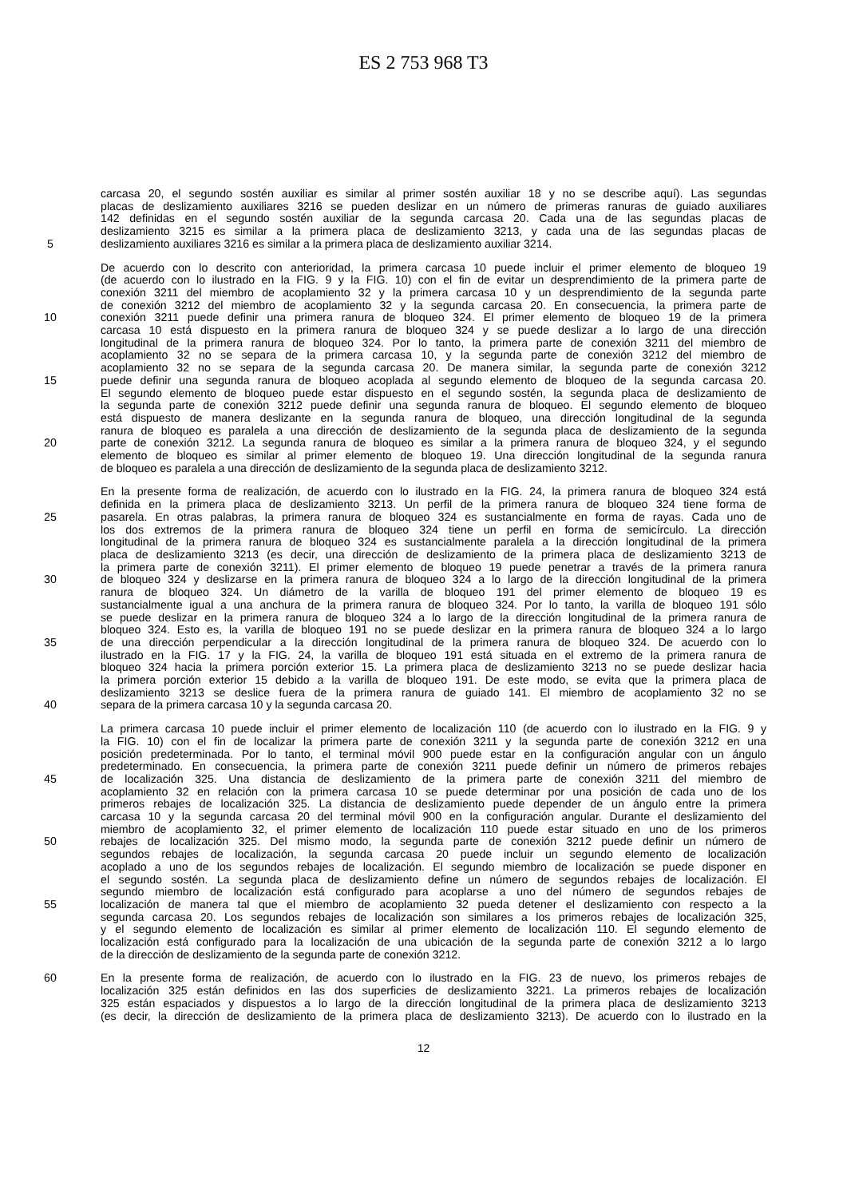ES 2 753 968 T3
carcasa 20, el segundo sostén auxiliar es similar al primer sostén auxiliar 18 y no se describe aquí). Las segundas
placas de deslizamiento auxiliares 3216 se pueden deslizar en un número de primeras ranuras de guiado auxiliares
142 definidas en el segundo sostén auxiliar de la segunda carcasa 20. Cada una de las segundas placas de
deslizamiento 3215 es similar a la primera placa de deslizamiento 3213, y cada una de las segundas placas de
5 deslizamiento auxiliares 3216 es similar a la primera placa de deslizamiento auxiliar 3214.
De acuerdo con lo descrito con anterioridad, la primera carcasa 10 puede incluir el primer elemento de bloqueo 19
(de acuerdo con lo ilustrado en la FIG. 9 y la FIG. 10) con el fin de evitar un desprendimiento de la primera parte de
conexión 3211 del miembro de acoplamiento 32 y la primera carcasa 10 y un desprendimiento de la segunda parte
de conexión 3212 del miembro de acoplamiento 32 y la segunda carcasa 20. En consecuencia, la primera parte de
10 conexión 3211 puede definir una primera ranura de bloqueo 324. El primer elemento de bloqueo 19 de la primera
carcasa 10 está dispuesto en la primera ranura de bloqueo 324 y se puede deslizar a lo largo de una dirección
longitudinal de la primera ranura de bloqueo 324. Por lo tanto, la primera parte de conexión 3211 del miembro de
acoplamiento 32 no se separa de la primera carcasa 10, y la segunda parte de conexión 3212 del miembro de
acoplamiento 32 no se separa de la segunda carcasa 20. De manera similar, la segunda parte de conexión 3212
15 puede definir una segunda ranura de bloqueo acoplada al segundo elemento de bloqueo de la segunda carcasa 20.
El segundo elemento de bloqueo puede estar dispuesto en el segundo sostén, la segunda placa de deslizamiento de
la segunda parte de conexión 3212 puede definir una segunda ranura de bloqueo. El segundo elemento de bloqueo
está dispuesto de manera deslizante en la segunda ranura de bloqueo, una dirección longitudinal de la segunda
ranura de bloqueo es paralela a una dirección de deslizamiento de la segunda placa de deslizamiento de la segunda
20 parte de conexión 3212. La segunda ranura de bloqueo es similar a la primera ranura de bloqueo 324, y el segundo
elemento de bloqueo es similar al primer elemento de bloqueo 19. Una dirección longitudinal de la segunda ranura
de bloqueo es paralela a una dirección de deslizamiento de la segunda placa de deslizamiento 3212.
En la presente forma de realización, de acuerdo con lo ilustrado en la FIG. 24, la primera ranura de bloqueo 324 está
definida en la primera placa de deslizamiento 3213. Un perfil de la primera ranura de bloqueo 324 tiene forma de
25 pasarela. En otras palabras, la primera ranura de bloqueo 324 es sustancialmente en forma de rayas. Cada uno de
los dos extremos de la primera ranura de bloqueo 324 tiene un perfil en forma de semicírculo. La dirección
longitudinal de la primera ranura de bloqueo 324 es sustancialmente paralela a la dirección longitudinal de la primera
placa de deslizamiento 3213 (es decir, una dirección de deslizamiento de la primera placa de deslizamiento 3213 de
la primera parte de conexión 3211). El primer elemento de bloqueo 19 puede penetrar a través de la primera ranura
30 de bloqueo 324 y deslizarse en la primera ranura de bloqueo 324 a lo largo de la dirección longitudinal de la primera
ranura de bloqueo 324. Un diámetro de la varilla de bloqueo 191 del primer elemento de bloqueo 19 es
sustancialmente igual a una anchura de la primera ranura de bloqueo 324. Por lo tanto, la varilla de bloqueo 191 sólo
se puede deslizar en la primera ranura de bloqueo 324 a lo largo de la dirección longitudinal de la primera ranura de
bloqueo 324. Esto es, la varilla de bloqueo 191 no se puede deslizar en la primera ranura de bloqueo 324 a lo largo
35 de una dirección perpendicular a la dirección longitudinal de la primera ranura de bloqueo 324. De acuerdo con lo
ilustrado en la FIG. 17 y la FIG. 24, la varilla de bloqueo 191 está situada en el extremo de la primera ranura de
bloqueo 324 hacia la primera porción exterior 15. La primera placa de deslizamiento 3213 no se puede deslizar hacia
la primera porción exterior 15 debido a la varilla de bloqueo 191. De este modo, se evita que la primera placa de
deslizamiento 3213 se deslice fuera de la primera ranura de guiado 141. El miembro de acoplamiento 32 no se
40 separa de la primera carcasa 10 y la segunda carcasa 20.
La primera carcasa 10 puede incluir el primer elemento de localización 110 (de acuerdo con lo ilustrado en la FIG. 9 y
la FIG. 10) con el fin de localizar la primera parte de conexión 3211 y la segunda parte de conexión 3212 en una
posición predeterminada. Por lo tanto, el terminal móvil 900 puede estar en la configuración angular con un ángulo
predeterminado. En consecuencia, la primera parte de conexión 3211 puede definir un número de primeros rebajes
45 de localización 325. Una distancia de deslizamiento de la primera parte de conexión 3211 del miembro de
acoplamiento 32 en relación con la primera carcasa 10 se puede determinar por una posición de cada uno de los
primeros rebajes de localización 325. La distancia de deslizamiento puede depender de un ángulo entre la primera
carcasa 10 y la segunda carcasa 20 del terminal móvil 900 en la configuración angular. Durante el deslizamiento del
miembro de acoplamiento 32, el primer elemento de localización 110 puede estar situado en uno de los primeros
50 rebajes de localización 325. Del mismo modo, la segunda parte de conexión 3212 puede definir un número de
segundos rebajes de localización, la segunda carcasa 20 puede incluir un segundo elemento de localización
acoplado a uno de los segundos rebajes de localización. El segundo miembro de localización se puede disponer en
el segundo sostén. La segunda placa de deslizamiento define un número de segundos rebajes de localización. El
segundo miembro de localización está configurado para acoplarse a uno del número de segundos rebajes de
55 localización de manera tal que el miembro de acoplamiento 32 pueda detener el deslizamiento con respecto a la
segunda carcasa 20. Los segundos rebajes de localización son similares a los primeros rebajes de localización 325,
y el segundo elemento de localización es similar al primer elemento de localización 110. El segundo elemento de
localización está configurado para la localización de una ubicación de la segunda parte de conexión 3212 a lo largo
de la dirección de deslizamiento de la segunda parte de conexión 3212.
60 En la presente forma de realización, de acuerdo con lo ilustrado en la FIG. 23 de nuevo, los primeros rebajes de
localización 325 están definidos en las dos superficies de deslizamiento 3221. La primeros rebajes de localización
325 están espaciados y dispuestos a lo largo de la dirección longitudinal de la primera placa de deslizamiento 3213
(es decir, la dirección de deslizamiento de la primera placa de deslizamiento 3213). De acuerdo con lo ilustrado en la
12